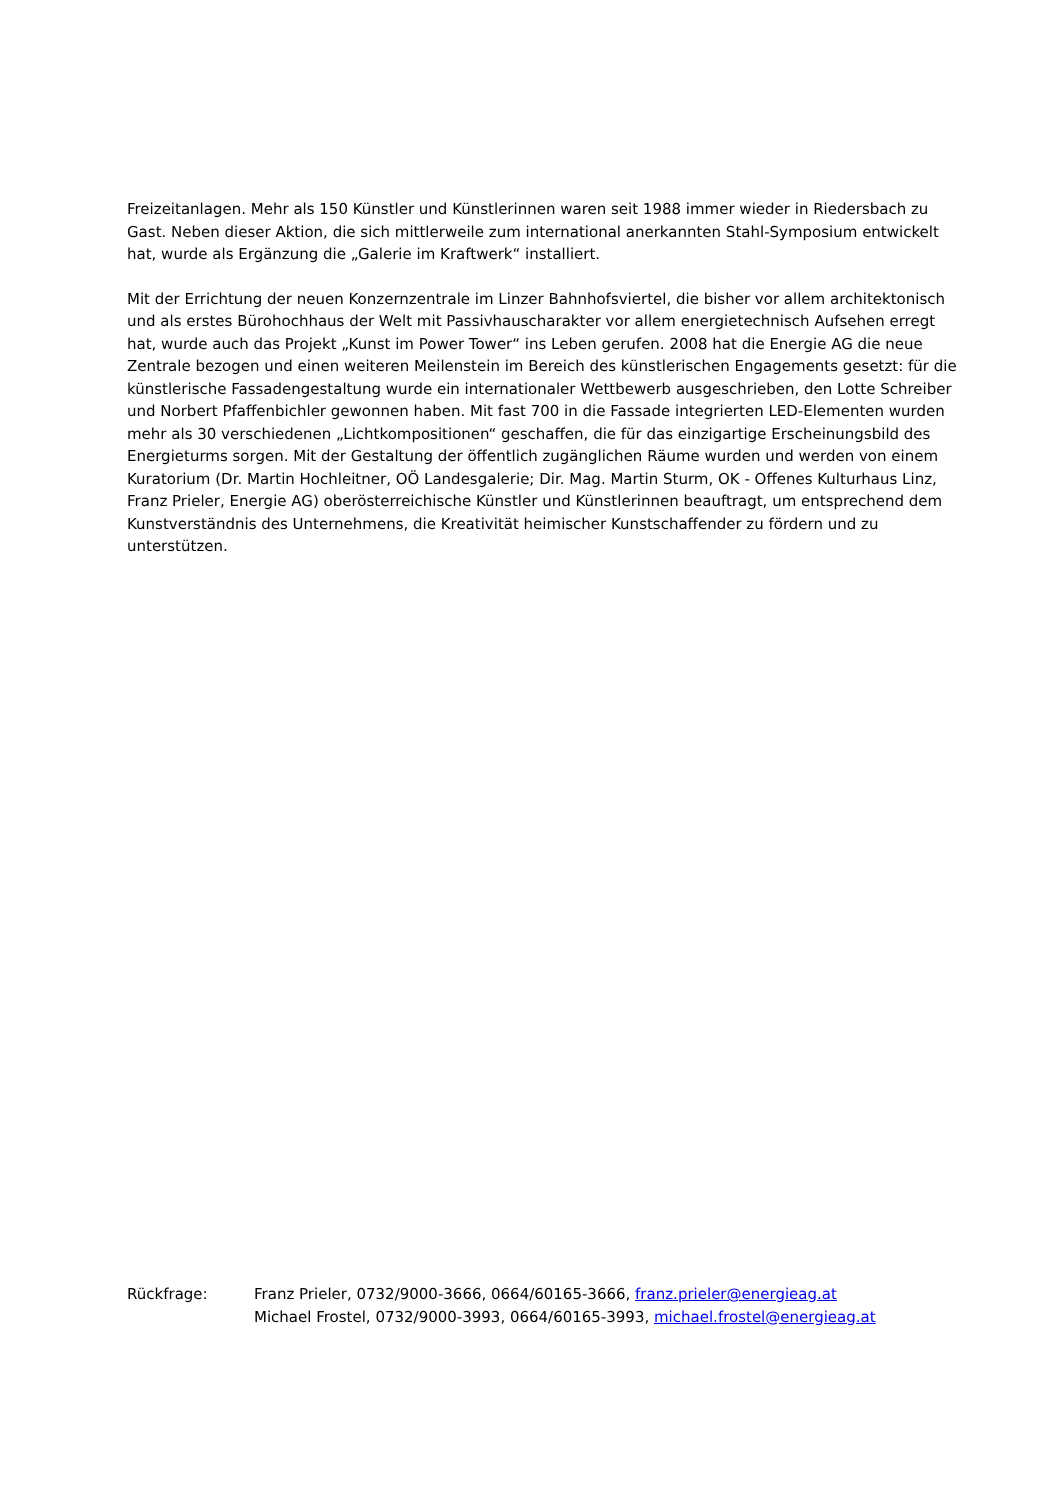Freizeitanlagen. Mehr als 150 Künstler und Künstlerinnen waren seit 1988 immer wieder in Riedersbach zu Gast. Neben dieser Aktion, die sich mittlerweile zum international anerkannten Stahl-Symposium entwickelt hat, wurde als Ergänzung die „Galerie im Kraftwerk“ installiert.
Mit der Errichtung der neuen Konzernzentrale im Linzer Bahnhofsviertel, die bisher vor allem architektonisch und als erstes Bürohochhaus der Welt mit Passivhauscharakter vor allem energietechnisch Aufsehen erregt hat, wurde auch das Projekt „Kunst im Power Tower“ ins Leben gerufen. 2008 hat die Energie AG die neue Zentrale bezogen und einen weiteren Meilenstein im Bereich des künstlerischen Engagements gesetzt: für die künstlerische Fassadengestaltung wurde ein internationaler Wettbewerb ausgeschrieben, den Lotte Schreiber und Norbert Pfaffenbichler gewonnen haben. Mit fast 700 in die Fassade integrierten LED-Elementen wurden mehr als 30 verschiedenen „Lichtkompositionen“ geschaffen, die für das einzigartige Erscheinungsbild des Energieturms sorgen. Mit der Gestaltung der öffentlich zugänglichen Räume wurden und werden von einem Kuratorium (Dr. Martin Hochleitner, OÖ Landesgalerie; Dir. Mag. Martin Sturm, OK - Offenes Kulturhaus Linz, Franz Prieler, Energie AG) oberösterreichische Künstler und Künstlerinnen beauftragt, um entsprechend dem Kunstverständnis des Unternehmens, die Kreativität heimischer Kunstschaffender zu fördern und zu unterstützen.
Rückfrage: Franz Prieler, 0732/9000-3666, 0664/60165-3666, franz.prieler@energieag.at
Michael Frostel, 0732/9000-3993, 0664/60165-3993, michael.frostel@energieag.at